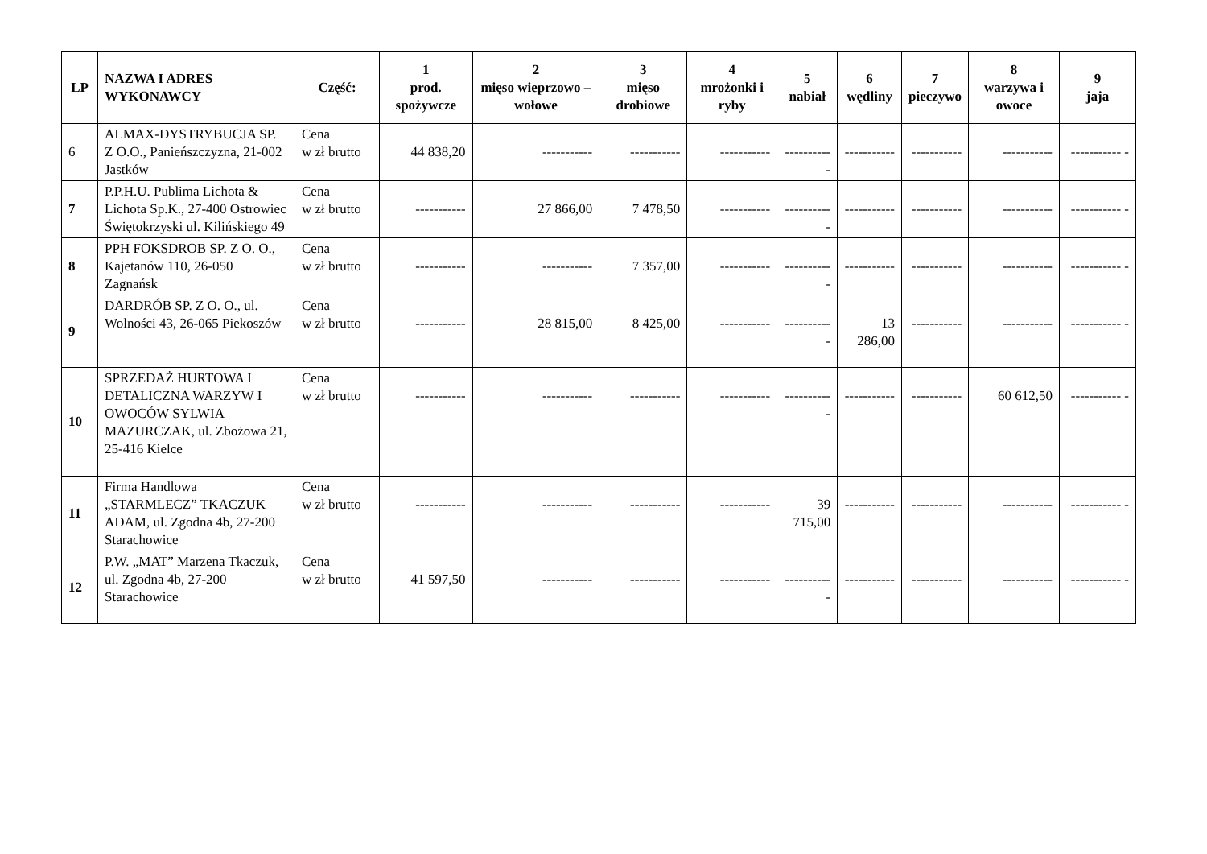| LP | NAZWA I ADRES WYKONAWCY | Część: | 1 prod. spożywcze | 2 mięso wieprzowo – wołowe | 3 mięso drobiowe | 4 mrożonki i ryby | 5 nabiał | 6 wędliny | 7 pieczywo | 8 warzywa i owoce | 9 jaja |
| --- | --- | --- | --- | --- | --- | --- | --- | --- | --- | --- | --- |
| 6 | ALMAX-DYSTRYBUCJA SP. Z O.O., Panieńszczyzna, 21-002 Jastków | Cena w zł brutto | 44 838,20 | ----------- | ----------- | ----------- | ----------- | ----------- | ----------- | ----------- | ----------- - |
| 7 | P.P.H.U. Publima Lichota & Lichota Sp.K., 27-400 Ostrowiec Świętokrzyski ul. Kilińskiego 49 | Cena w zł brutto | ----------- | 27 866,00 | 7 478,50 | ----------- | ----------- | ----------- | ----------- | ----------- | ----------- - |
| 8 | PPH FOKSDROB SP. Z O. O., Kajetanów 110, 26-050 Zagnańsk | Cena w zł brutto | ----------- | ----------- | 7 357,00 | ----------- | ----------- | ----------- | ----------- | ----------- | ----------- - |
| 9 | DARDRÓB SP. Z O. O., ul. Wolności 43, 26-065 Piekoszów | Cena w zł brutto | ----------- | 28 815,00 | 8 425,00 | ----------- | ----------- | 13 286,00 | ----------- | ----------- | ----------- - |
| 10 | SPRZEDAŻ HURTOWA I DETALICZNA WARZYW I OWOCÓW SYLWIA MAZURCZAK, ul. Zbożowa 21, 25-416 Kielce | Cena w zł brutto | ----------- | ----------- | ----------- | ----------- | ----------- | ----------- | ----------- | 60 612,50 | ----------- - |
| 11 | Firma Handlowa „STARMLECZ” TKACZUK ADAM, ul. Zgodna 4b, 27-200 Starachowice | Cena w zł brutto | ----------- | ----------- | ----------- | ----------- | 39 715,00 | ----------- | ----------- | ----------- | ----------- - |
| 12 | P.W. „MAT” Marzena Tkaczuk, ul. Zgodna 4b, 27-200 Starachowice | Cena w zł brutto | 41 597,50 | ----------- | ----------- | ----------- | ----------- | ----------- | ----------- | ----------- | ----------- - |